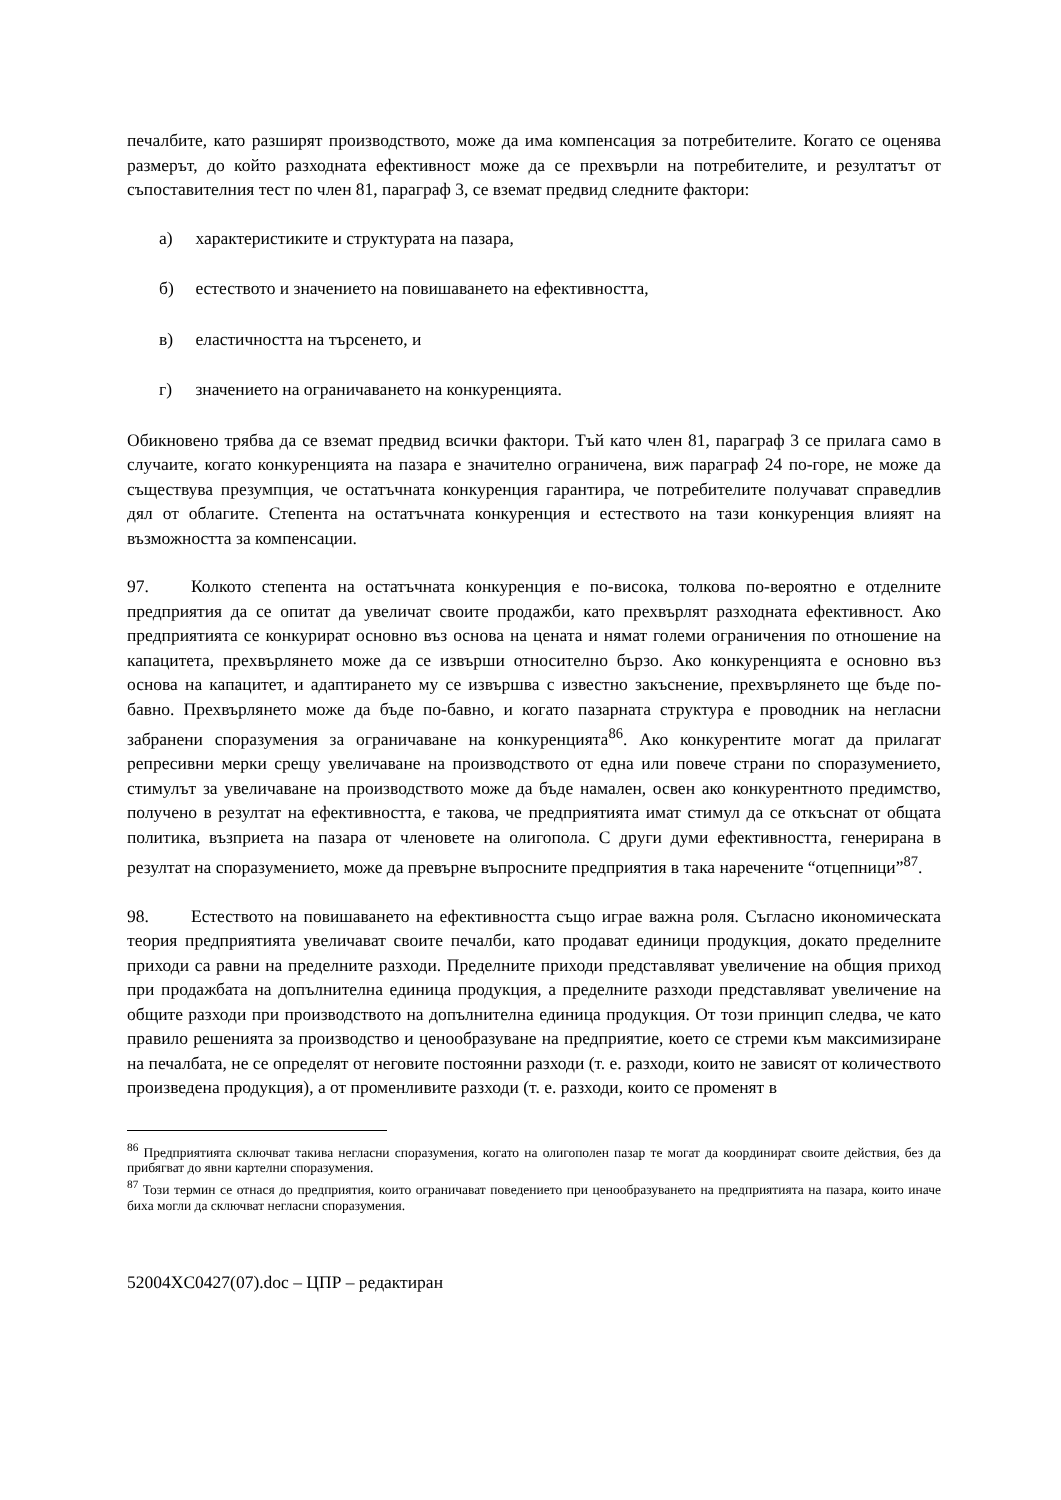печалбите, като разширят производството, може да има компенсация за потребителите. Когато се оценява размерът, до който разходната ефективност може да се прехвърли на потребителите, и резултатът от съпоставителния тест по член 81, параграф 3, се вземат предвид следните фактори:
а) характеристиките и структурата на пазара,
б) естеството и значението на повишаването на ефективността,
в) еластичността на търсенето, и
г) значението на ограничаването на конкуренцията.
Обикновено трябва да се вземат предвид всички фактори. Тъй като член 81, параграф 3 се прилага само в случаите, когато конкуренцията на пазара е значително ограничена, виж параграф 24 по-горе, не може да съществува презумпция, че остатъчната конкуренция гарантира, че потребителите получават справедлив дял от облагите. Степента на остатъчната конкуренция и естеството на тази конкуренция влияят на възможността за компенсации.
97. Колкото степента на остатъчната конкуренция е по-висока, толкова по-вероятно е отделните предприятия да се опитат да увеличат своите продажби, като прехвърлят разходната ефективност. Ако предприятията се конкурират основно въз основа на цената и нямат големи ограничения по отношение на капацитета, прехвърлянето може да се извърши относително бързо. Ако конкуренцията е основно въз основа на капацитет, и адаптирането му се извършва с известно закъснение, прехвърлянето ще бъде по-бавно. Прехвърлянето може да бъде по-бавно, и когато пазарната структура е проводник на негласни забранени споразумения за ограничаване на конкуренцията<sup>86</sup>. Ако конкурентите могат да прилагат репресивни мерки срещу увеличаване на производството от една или повече страни по споразумението, стимулът за увеличаване на производството може да бъде намален, освен ако конкурентното предимство, получено в резултат на ефективността, е такова, че предприятията имат стимул да се откъснат от общата политика, възприета на пазара от членовете на олигопола. С други думи ефективността, генерирана в резултат на споразумението, може да превърне въпросните предприятия в така наречените “отцепници”<sup>87</sup>.
98. Естеството на повишаването на ефективността също играе важна роля. Съгласно икономическата теория предприятията увеличават своите печалби, като продават единици продукция, докато пределните приходи са равни на пределните разходи. Пределните приходи представляват увеличение на общия приход при продажбата на допълнителна единица продукция, а пределните разходи представляват увеличение на общите разходи при производството на допълнителна единица продукция. От този принцип следва, че като правило решенията за производство и ценообразуване на предприятие, което се стреми към максимизиране на печалбата, не се определят от неговите постоянни разходи (т. е. разходи, които не зависят от количеството произведена продукция), а от променливите разходи (т. е. разходи, които се променят в
<sup>86</sup> Предприятията сключват такива негласни споразумения, когато на олигополен пазар те могат да координират своите действия, без да прибягват до явни картелни споразумения.
<sup>87</sup> Този термин се отнася до предприятия, които ограничават поведението при ценообразуването на предприятията на пазара, които иначе биха могли да сключват негласни споразумения.
52004XC0427(07).doc – ЦПР – редактиран